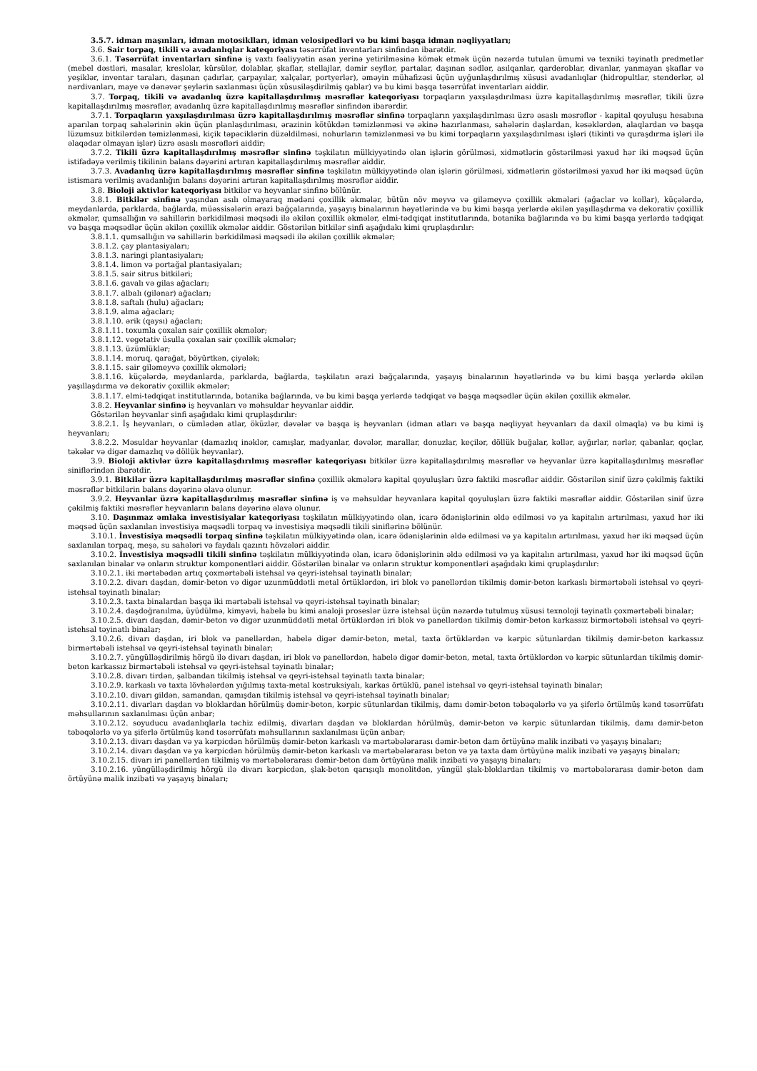3.5.7. idman maşınları, idman motosiklları, idman velosipedləri və bu kimi başqa idman nəqliyyatları;
3.6. Sair torpaq, tikili və avadanlıqlar kateqoriyası təsərrüfat inventarları sinfindən ibarətdir.
3.6.1. Təsərrüfat inventarları sinfinə iş vaxtı fəaliyyətin asan yerinə yetirilməsinə kömək etmək üçün nəzərdə tutulan ümumi və texniki təyinatlı predmetlər (mebel dəstləri, masalar, kreslolar, kürsülər, dolablar, şkaflar, stellajlar, dəmir seyflər, partalar, daşınan sədlər, asılqanlar, qarderoblar, divanlar, yanmayan şkaflar və yeşiklər, inventar taraları, daşınan çadırlar, çarpayılar, xalçalar, portyerlər), əməyin mühafizəsi üçün uyğunlaşdırılmış xüsusi avadanlıqlar (hidropultlar, stenderlər, əl nərdivanları, maye və dənəvər şeylərin saxlanması üçün xüsusiləşdirilmiş qablar) və bu kimi başqa təsərrüfat inventarları aiddir.
3.7. Torpaq, tikili və avadanlıq üzrə kapitallaşdırılmış məsrəflər kateqoriyası torpaqların yaxşılaşdırılması üzrə kapitallaşdırılmış məsrəflər, tikili üzrə kapitallaşdırılmış məsrəflər, avadanlıq üzrə kapitallaşdırılmış məsrəflər sinfindən ibarərdir.
3.7.1. Torpaqların yaxşılaşdırılması üzrə kapitallaşdırılmış məsrəflər sinfinə torpaqların yaxşılaşdırılması üzrə əsaslı məsrəflər - kapital qoyuluşu hesabına aparılan torpaq sahələrinin əkin üçün planlaşdırılması, ərazinin kötükdən təmizlənməsi və əkinə hazırlanması, sahələrin daşlardan, kəsəklərdən, alaqlardan və başqa lüzumsuz bitkilərdən təmizlənməsi, kiçik təpəciklərin düzəldilməsi, nohurların təmizlənməsi və bu kimi torpaqların yaxşılaşdırılması işləri (tikinti və quraşdırma işləri ilə əlaqədar olmayan işlər) üzrə əsaslı məsrəfləri aiddir;
3.7.2. Tikili üzrə kapitallaşdırılmış məsrəflər sinfinə təşkilatın mülkiyyətində olan işlərin görülməsi, xidmətlərin göstərilməsi yaxud hər iki məqsəd üçün istifadəyə verilmiş tikilinin balans dəyərini artıran kapitallaşdırılmış məsrəflər aiddir.
3.7.3. Avadanlıq üzrə kapitallaşdırılmış məsrəflər sinfinə təşkilatın mülkiyyətində olan işlərin görülməsi, xidmətlərin göstərilməsi yaxud hər iki məqsəd üçün istismara verilmiş avadanlığın balans dəyərini artıran kapitallaşdırılmış məsrəflər aiddir.
3.8. Bioloji aktivlər kateqoriyası bitkilər və heyvanlar sinfinə bölünür.
3.8.1. Bitkilər sinfinə yaşından asılı olmayaraq mədəni çoxillik əkmələr, bütün növ meyvə və giləmeyvə çoxillik əkmələri (ağaclar və kollar), küçələrdə, meydanlarda, parklarda, bağlarda, müəssisələrin ərazi bağçalarında, yaşayış binalarının həyətlərində və bu kimi başqa yerlərdə əkilən yaşıllaşdırma və dekorativ çoxillik əkmələr, qumsallığın və sahillərin bərkidilməsi məqsədi ilə əkilən çoxillik əkmələr, elmi-tədqiqat institutlarında, botanika bağlarında və bu kimi başqa yerlərdə tədqiqat və başqa məqsədlər üçün əkilən çoxillik əkmələr aiddir. Göstərilən bitkilər sinfi aşağıdakı kimi qruplaşdırılır:
3.8.1.1. qumsallığın və sahillərin bərkidilməsi məqsədi ilə əkilən çoxillik əkmələr;
3.8.1.2. çay plantasiyaları;
3.8.1.3. naringi plantasiyaları;
3.8.1.4. limon və portağal plantasiyaları;
3.8.1.5. sair sitrus bitkiləri;
3.8.1.6. gavalı və gilas ağacları;
3.8.1.7. albalı (gilənar) ağacları;
3.8.1.8. saftalı (hulu) ağacları;
3.8.1.9. alma ağacları;
3.8.1.10. ərik (qaysı) ağacları;
3.8.1.11. toxumla çoxalan sair çoxillik əkmələr;
3.8.1.12. vegetativ üsulla çoxalan sair çoxillik əkmələr;
3.8.1.13. üzümlüklər;
3.8.1.14. moruq, qarağat, böyürtkən, çiyələk;
3.8.1.15. sair giləmeyvə çoxillik əkmələri;
3.8.1.16. küçələrdə, meydanlarda, parklarda, bağlarda, təşkilatın ərazi bağçalarında, yaşayış binalarının həyətlərində və bu kimi başqa yerlərdə əkilən yaşıllaşdırma və dekorativ çoxillik əkmələr;
3.8.1.17. elmi-tədqiqat institutlarında, botanika bağlarında, və bu kimi başqa yerlərdə tədqiqat və başqa məqsədlər üçün əkilən çoxillik əkmələr.
3.8.2. Heyvanlar sinfinə iş heyvanları və məhsuldar heyvanlar aiddir.
Göstərilən heyvanlar sinfi aşağıdakı kimi qruplaşdırılır:
3.8.2.1. İş heyvanları, o cümlədən atlar, öküzlər, dəvələr və başqa iş heyvanları (idman atları və başqa nəqliyyat heyvanları da daxil olmaqla) və bu kimi iş heyvanları;
3.8.2.2. Məsuldar heyvanlar (damazlıq inəklər, camışlar, madyanlar, dəvələr, marallar, donuzlar, keçilər, döllük buğalar, kəllər, ayğırlar, nərlər, qabanlar, qoçlar, təkələr və digər damazlıq və döllük heyvanlar).
3.9. Bioloji aktivlər üzrə kapitallaşdırılmış məsrəflər kateqoriyası bitkilər üzrə kapitallaşdırılmış məsrəflər və heyvanlar üzrə kapitallaşdırılmış məsrəflər siniflərindən ibarətdir.
3.9.1. Bitkilər üzrə kapitallaşdırılmış məsrəflər sinfinə çoxillik əkmələrə kapital qoyuluşları üzrə faktiki məsrəflər aiddir. Göstərilən sinif üzrə çəkilmiş faktiki məsrəflər bitkilərin balans dəyərinə əlavə olunur.
3.9.2. Heyvanlar üzrə kapitallaşdırılmış məsrəflər sinfinə iş və məhsuldar heyvanlara kapital qoyuluşları üzrə faktiki məsrəflər aiddir. Göstərilən sinif üzrə çəkilmiş faktiki məsrəflər heyvanların balans dəyərinə əlavə olunur.
3.10. Daşınmaz əmlaka investisiyalar kateqoriyası təşkilatın mülkiyyətində olan, icarə ödənişlərinin əldə edilməsi və ya kapitalın artırılması, yaxud hər iki məqsəd üçün saxlanılan investisiya məqsədli torpaq və investisiya məqsədli tikili siniflərinə bölünür.
3.10.1. İnvestisiya məqsədli torpaq sinfinə təşkilatın mülkiyyətində olan, icarə ödənişlərinin əldə edilməsi və ya kapitalın artırılması, yaxud hər iki məqsəd üçün saxlanılan torpaq, meşə, su sahələri və faydalı qazıntı hövzələri aiddir.
3.10.2. İnvestisiya məqsədli tikili sinfinə təşkilatın mülkiyyətində olan, icarə ödənişlərinin əldə edilməsi və ya kapitalın artırılması, yaxud hər iki məqsəd üçün saxlanılan binalar və onların struktur komponentləri aiddir. Göstərilən binalar və onların struktur komponentləri aşağıdakı kimi qruplaşdırılır:
3.10.2.1. iki mərtəbədən artıq çoxmərtəbəli istehsal və qeyri-istehsal təyinatlı binalar;
3.10.2.2. divarı daşdan, dəmir-beton və digər uzunmüddətli metal örtüklərdən, iri blok və panellərdən tikilmiş dəmir-beton karkaslı birmərtəbəli istehsal və qeyri-istehsal təyinatlı binalar;
3.10.2.3. taxta binalardan başqa iki mərtəbəli istehsal və qeyri-istehsal təyinatlı binalar;
3.10.2.4. daşdoğranılma, üyüdülmə, kimyəvi, habelə bu kimi analoji proseslər üzrə istehsal üçün nəzərdə tutulmuş xüsusi texnoloji təyinatlı çoxmərtəbəli binalar;
3.10.2.5. divarı daşdan, dəmir-beton və digər uzunmüddətli metal örtüklərdən iri blok və panellərdən tikilmiş dəmir-beton karkassız birmərtəbəli istehsal və qeyri-istehsal təyinatlı binalar;
3.10.2.6. divarı daşdan, iri blok və panellərdən, habelə digər dəmir-beton, metal, taxta örtüklərdən və kərpic sütunlardan tikilmiş dəmir-beton karkassız birmərtəbəli istehsal və qeyri-istehsal təyinatlı binalar;
3.10.2.7. yüngülləşdirilmiş hörgü ilə divarı daşdan, iri blok və panellərdən, habelə digər dəmir-beton, metal, taxta örtüklərdən və kərpic sütunlardan tikilmiş dəmir-beton karkassız birmərtəbəli istehsal və qeyri-istehsal təyinatlı binalar;
3.10.2.8. divarı tirdən, şalbandan tikilmiş istehsal və qeyri-istehsal təyinatlı taxta binalar;
3.10.2.9. karkaslı və taxta lövhələrdən yığılmış taxta-metal kostruksiyalı, karkas örtüklü, panel istehsal və qeyri-istehsal təyinatlı binalar;
3.10.2.10. divarı gildən, samandan, qamışdan tikilmiş istehsal və qeyri-istehsal təyinatlı binalar;
3.10.2.11. divarları daşdan və bloklardan hörülmüş dəmir-beton, kərpic sütunlardan tikilmiş, damı dəmir-beton təbəqələrlə və ya şiferlə örtülmüş kənd təsərrüfatı məhsullarının saxlanılması üçün anbar;
3.10.2.12. soyuducu avadanlıqlarla təchiz edilmiş, divarları daşdan və bloklardan hörülmüş, dəmir-beton və kərpic sütunlardan tikilmiş, damı dəmir-beton təbəqələrlə və ya şiferlə örtülmüş kənd təsərrüfatı məhsullarının saxlanılması üçün anbar;
3.10.2.13. divarı daşdan və ya kərpicdən hörülmüş dəmir-beton karkaslı və mərtəbələrarası dəmir-beton dam örtüyünə malik inzibati və yaşayış binaları;
3.10.2.14. divarı daşdan və ya kərpicdən hörülmüş dəmir-beton karkaslı və mərtəbələrarası beton və ya taxta dam örtüyünə malik inzibati və yaşayış binaları;
3.10.2.15. divarı iri panellərdən tikilmiş və mərtəbələrarası dəmir-beton dam örtüyünə malik inzibati və yaşayış binaları;
3.10.2.16. yüngülləşdirilmiş hörgü ilə divarı kərpicdən, şlak-beton qarışıqlı monolitdən, yüngül şlak-bloklardan tikilmiş və mərtəbələrarası dəmir-beton dam örtüyünə malik inzibati və yaşayış binaları;